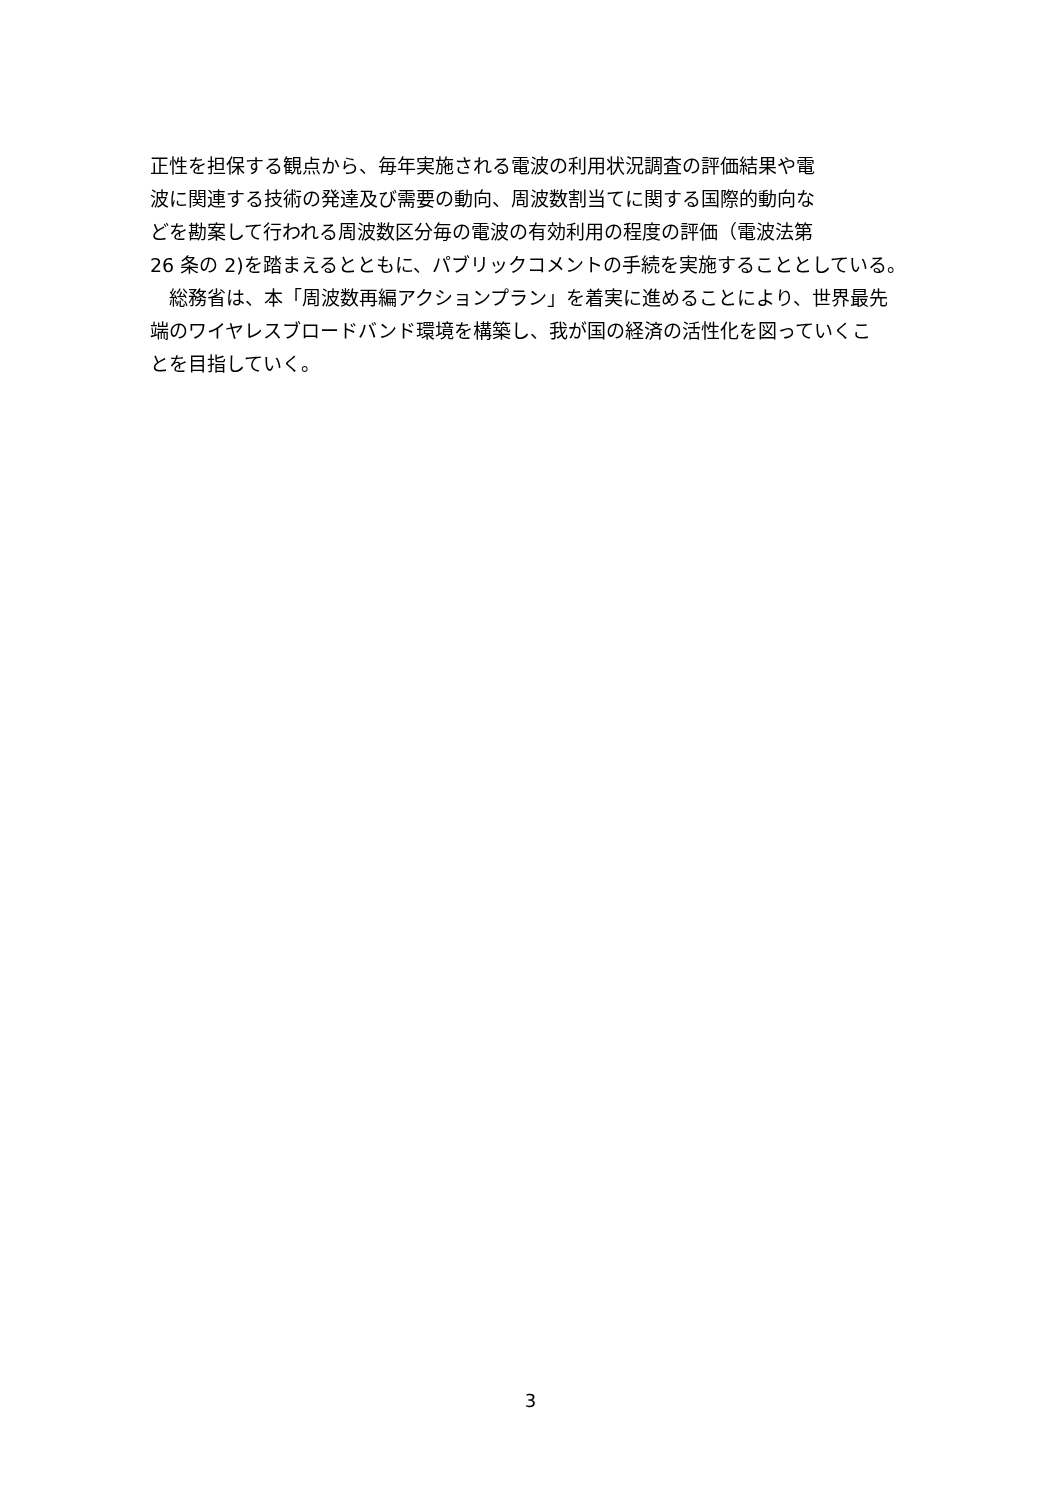正性を担保する観点から、毎年実施される電波の利用状況調査の評価結果や電
波に関連する技術の発達及び需要の動向、周波数割当てに関する国際的動向な
どを勘案して行われる周波数区分毎の電波の有効利用の程度の評価（電波法第
26 条の 2)を踏まえるとともに、パブリックコメントの手続を実施することとしている。
　総務省は、本「周波数再編アクションプラン」を着実に進めることにより、世界最先
端のワイヤレスブロードバンド環境を構築し、我が国の経済の活性化を図っていくこ
とを目指していく。
3